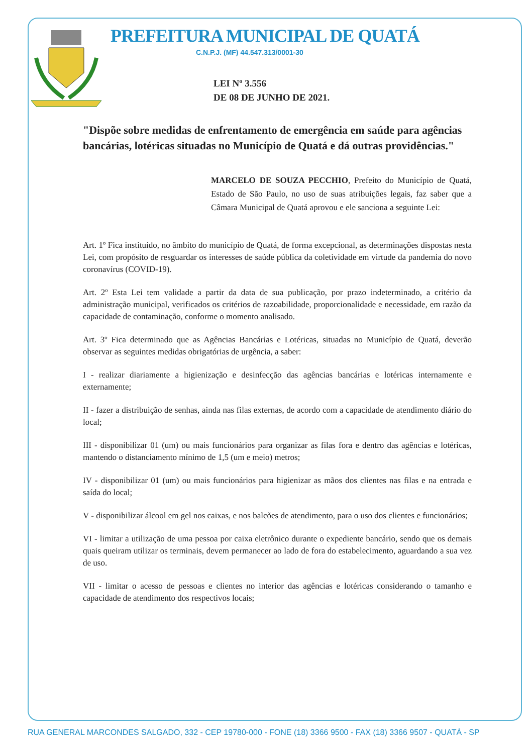PREFEITURA MUNICIPAL DE QUATÁ
C.N.P.J. (MF) 44.547.313/0001-30
LEI Nº 3.556
DE 08 DE JUNHO DE 2021.
"Dispõe sobre medidas de enfrentamento de emergência em saúde para agências bancárias, lotéricas situadas no Município de Quatá e dá outras providências."
MARCELO DE SOUZA PECCHIO, Prefeito do Município de Quatá, Estado de São Paulo, no uso de suas atribuições legais, faz saber que a Câmara Municipal de Quatá aprovou e ele sanciona a seguinte Lei:
Art. 1º Fica instituído, no âmbito do município de Quatá, de forma excepcional, as determinações dispostas nesta Lei, com propósito de resguardar os interesses de saúde pública da coletividade em virtude da pandemia do novo coronavírus (COVID-19).
Art. 2º Esta Lei tem validade a partir da data de sua publicação, por prazo indeterminado, a critério da administração municipal, verificados os critérios de razoabilidade, proporcionalidade e necessidade, em razão da capacidade de contaminação, conforme o momento analisado.
Art. 3º Fica determinado que as Agências Bancárias e Lotéricas, situadas no Município de Quatá, deverão observar as seguintes medidas obrigatórias de urgência, a saber:
I - realizar diariamente a higienização e desinfecção das agências bancárias e lotéricas internamente e externamente;
II - fazer a distribuição de senhas, ainda nas filas externas, de acordo com a capacidade de atendimento diário do local;
III - disponibilizar 01 (um) ou mais funcionários para organizar as filas fora e dentro das agências e lotéricas, mantendo o distanciamento mínimo de 1,5 (um e meio) metros;
IV - disponibilizar 01 (um) ou mais funcionários para higienizar as mãos dos clientes nas filas e na entrada e saída do local;
V - disponibilizar álcool em gel nos caixas, e nos balcões de atendimento, para o uso dos clientes e funcionários;
VI - limitar a utilização de uma pessoa por caixa eletrônico durante o expediente bancário, sendo que os demais quais queiram utilizar os terminais, devem permanecer ao lado de fora do estabelecimento, aguardando a sua vez de uso.
VII - limitar o acesso de pessoas e clientes no interior das agências e lotéricas considerando o tamanho e capacidade de atendimento dos respectivos locais;
RUA GENERAL MARCONDES SALGADO, 332 - CEP 19780-000 - FONE (18) 3366 9500 - FAX (18) 3366 9507 - QUATÁ - SP